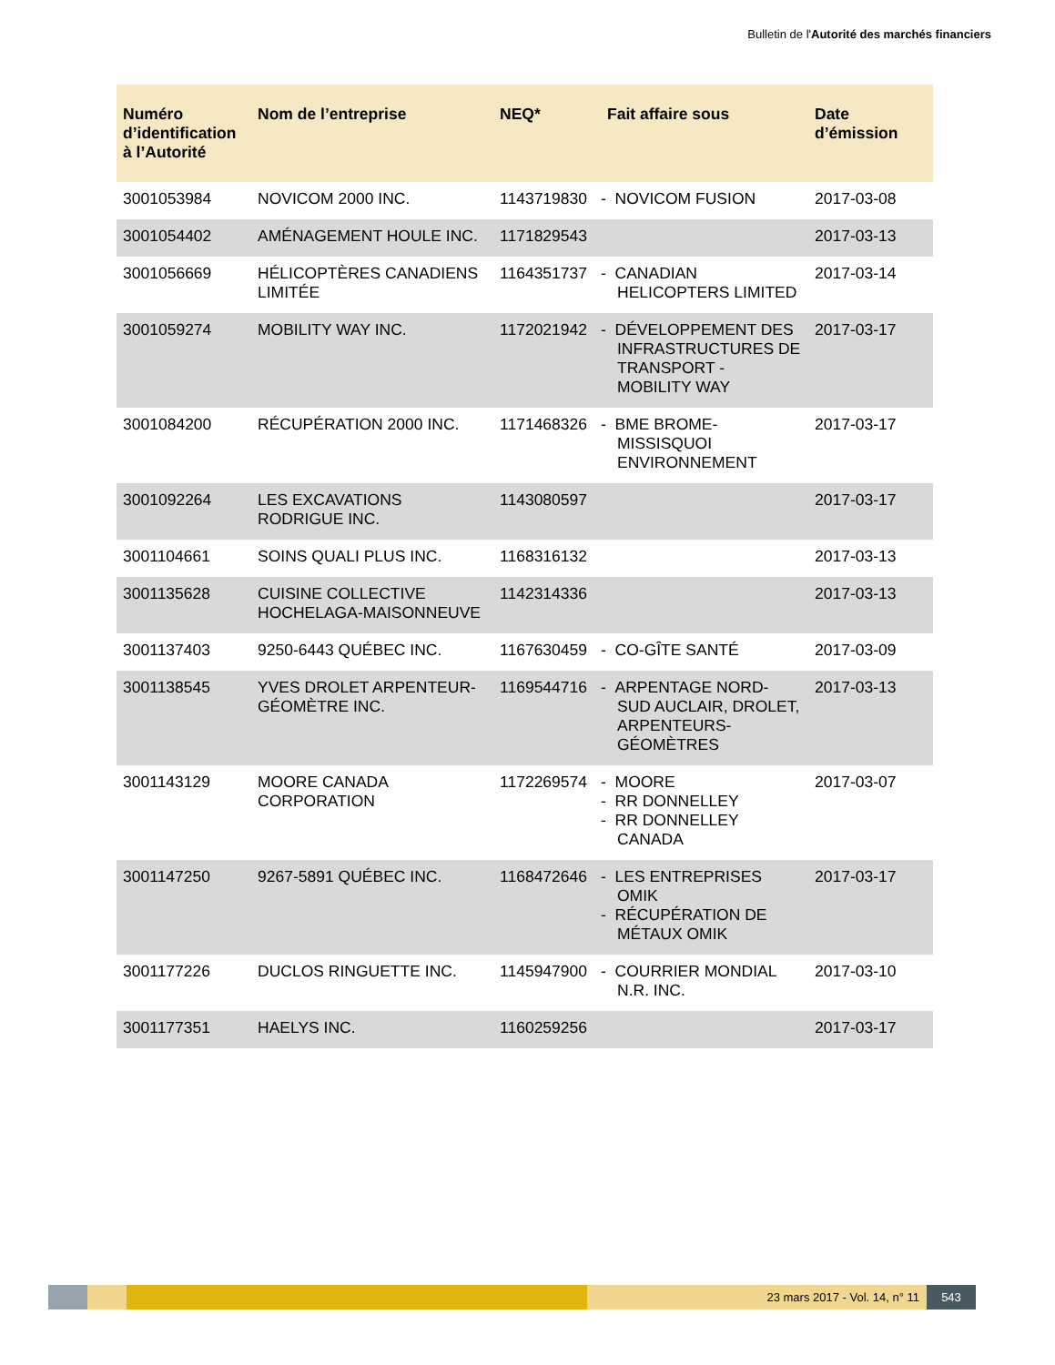Bulletin de l'Autorité des marchés financiers
| Numéro d’identification à l’Autorité | Nom de l’entreprise | NEQ* | Fait affaire sous | Date d’émission |
| --- | --- | --- | --- | --- |
| 3001053984 | NOVICOM 2000 INC. | 1143719830 | - NOVICOM FUSION | 2017-03-08 |
| 3001054402 | AMÉNAGEMENT HOULE INC. | 1171829543 | | 2017-03-13 |
| 3001056669 | HÉLICOPTÈRES CANADIENS LIMITÉE | 1164351737 | - CANADIAN HELICOPTERS LIMITED | 2017-03-14 |
| 3001059274 | MOBILITY WAY INC. | 1172021942 | - DÉVELOPPEMENT DES INFRASTRUCTURES DE TRANSPORT - MOBILITY WAY | 2017-03-17 |
| 3001084200 | RÉCUPÉRATION 2000 INC. | 1171468326 | - BME BROME-MISSISQUOI ENVIRONNEMENT | 2017-03-17 |
| 3001092264 | LES EXCAVATIONS RODRIGUE INC. | 1143080597 | | 2017-03-17 |
| 3001104661 | SOINS QUALI PLUS INC. | 1168316132 | | 2017-03-13 |
| 3001135628 | CUISINE COLLECTIVE HOCHELAGA-MAISONNEUVE | 1142314336 | | 2017-03-13 |
| 3001137403 | 9250-6443 QUÉBEC INC. | 1167630459 | - CO-GÎTE SANTÉ | 2017-03-09 |
| 3001138545 | YVES DROLET ARPENTEUR-GÉOMÈTRE INC. | 1169544716 | - ARPENTAGE NORD-SUD AUCLAIR, DROLET, ARPENTEURS-GÉOMÈTRES | 2017-03-13 |
| 3001143129 | MOORE CANADA CORPORATION | 1172269574 | - MOORE - RR DONNELLEY - RR DONNELLEY CANADA | 2017-03-07 |
| 3001147250 | 9267-5891 QUÉBEC INC. | 1168472646 | - LES ENTREPRISES OMIK - RÉCUPÉRATION DE MÉTAUX OMIK | 2017-03-17 |
| 3001177226 | DUCLOS RINGUETTE INC. | 1145947900 | - COURRIER MONDIAL N.R. INC. | 2017-03-10 |
| 3001177351 | HAELYS INC. | 1160259256 | | 2017-03-17 |
23 mars 2017 - Vol. 14, n° 11 543